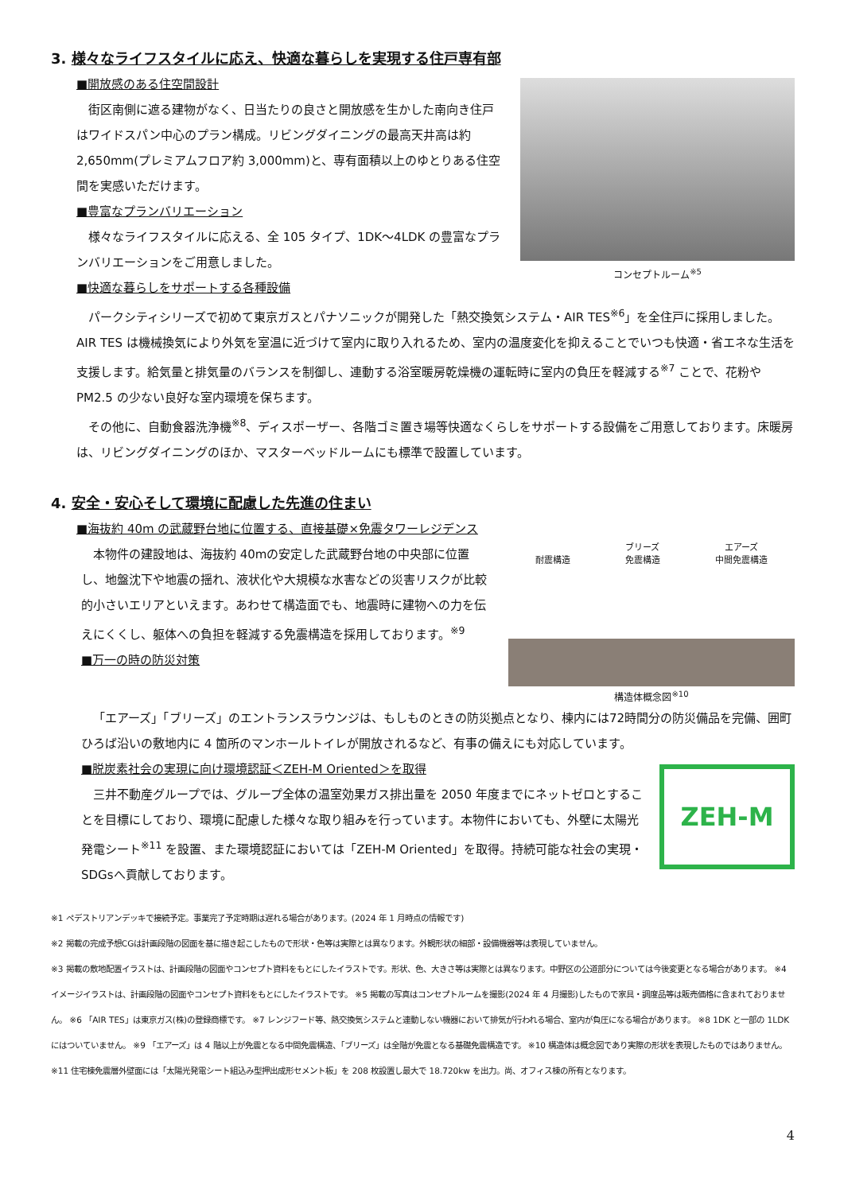3. 様々なライフスタイルに応え、快適な暮らしを実現する住戸専有部
■開放感のある住空間設計
街区南側に遮る建物がなく、日当たりの良さと開放感を生かした南向き住戸はワイドスパン中心のプラン構成。リビングダイニングの最高天井高は約 2,650mm(プレミアムフロア約 3,000mm)と、専有面積以上のゆとりある住空間を実感いただけます。
■豊富なプランバリエーション
様々なライフスタイルに応える、全 105 タイプ、1DK～4LDK の豊富なプランバリエーションをご用意しました。
■快適な暮らしをサポートする各種設備
コンセプトルーム<sup>※5</sup>
パークシティシリーズで初めて東京ガスとパナソニックが開発した「熱交換気システム・AIR TES<sup>※6</sup>」を全住戸に採用しました。AIR TES は機械換気により外気を室温に近づけて室内に取り入れるため、室内の温度変化を抑えることでいつも快適・省エネな生活を支援します。給気量と排気量のバランスを制御し、連動する浴室暖房乾燥機の運転時に室内の負圧を軽減する<sup>※7</sup> ことで、花粉や PM2.5 の少ない良好な室内環境を保ちます。
その他に、自動食器洗浄機<sup>※8</sup>、ディスポーザー、各階ゴミ置き場等快適なくらしをサポートする設備をご用意しております。床暖房は、リビングダイニングのほか、マスターベッドルームにも標準で設置しています。
4. 安全・安心そして環境に配慮した先進の住まい
■海抜約 40m の武蔵野台地に位置する、直接基礎×免震タワーレジデンス
本物件の建設地は、海抜約 40mの安定した武蔵野台地の中央部に位置し、地盤沈下や地震の揺れ、液状化や大規模な水害などの災害リスクが比較的小さいエリアといえます。あわせて構造面でも、地震時に建物への力を伝えにくくし、躯体への負担を軽減する免震構造を採用しております。<sup>※9</sup>
■万一の時の防災対策
耐震構造 ブリーズ
免震構造 エアーズ
中間免震構造
構造体概念図<sup>※10</sup>
「エアーズ」「ブリーズ」のエントランスラウンジは、もしものときの防災拠点となり、棟内には72時間分の防災備品を完備、囲町ひろば沿いの敷地内に 4 箇所のマンホールトイレが開放されるなど、有事の備えにも対応しています。
■脱炭素社会の実現に向け環境認証＜ZEH-M Oriented＞を取得
三井不動産グループでは、グループ全体の温室効果ガス排出量を 2050 年度までにネットゼロとすることを目標にしており、環境に配慮した様々な取り組みを行っています。本物件においても、外壁に太陽光発電シート<sup>※11</sup> を設置、また環境認証においては「ZEH-M Oriented」を取得。持続可能な社会の実現・SDGsへ貢献しております。
ZEH-M
※1 ペデストリアンデッキで接続予定。事業完了予定時期は遅れる場合があります。(2024 年 1 月時点の情報です)
※2 掲載の完成予想CGは計画段階の図面を基に描き起こしたもので形状・色等は実際とは異なります。外観形状の細部・設備機器等は表現していません。
※3 掲載の敷地配置イラストは、計画段階の図面やコンセプト資料をもとにしたイラストです。形状、色、大きさ等は実際とは異なります。中野区の公道部分については今後変更となる場合があります。 ※4 イメージイラストは、計画段階の図面やコンセプト資料をもとにしたイラストです。 ※5 掲載の写真はコンセプトルームを撮影(2024 年 4 月撮影)したもので家具・調度品等は販売価格に含まれておりません。 ※6 「AIR TES」は東京ガス(株)の登録商標です。 ※7 レンジフード等、熱交換気システムと連動しない機器において排気が行われる場合、室内が負圧になる場合があります。 ※8 1DK と一部の 1LDK にはついていません。 ※9 「エアーズ」は 4 階以上が免震となる中間免震構造、「ブリーズ」は全階が免震となる基礎免震構造です。 ※10 構造体は概念図であり実際の形状を表現したものではありません。 ※11 住宅棟免震層外壁面には「太陽光発電シート組込み型押出成形セメント板」を 208 枚設置し最大で 18.720kw を出力。尚、オフィス棟の所有となります。
4